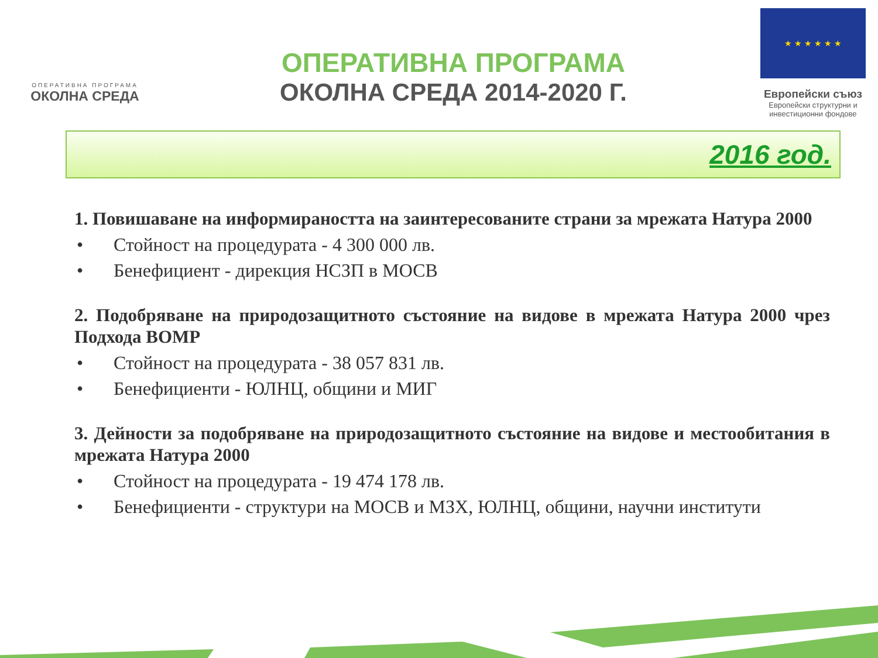ОПЕРАТИВНА ПРОГРАМА
ОКОЛНА СРЕДА
ОПЕРАТИВНА ПРОГРАМА
ОКОЛНА СРЕДА 2014-2020 Г.
★ ★ ★ ★ ★ ★
Европейски съюз
Европейски структурни и инвестиционни фондове
2016 год.
1. Повишаване на информираността на заинтересованите страни за мрежата Натура 2000
• Стойност на процедурата - 4 300 000 лв.
• Бенефициент - дирекция НСЗП в МОСВ
2. Подобряване на природозащитното състояние на видове в мрежата Натура 2000 чрез Подхода ВОМР
• Стойност на процедурата - 38 057 831 лв.
• Бенефициенти - ЮЛНЦ, общини и МИГ
3. Дейности за подобряване на природозащитното състояние на видове и местообитания в мрежата Натура 2000
• Стойност на процедурата - 19 474 178 лв.
• Бенефициенти - структури на МОСВ и МЗХ, ЮЛНЦ, общини, научни институти